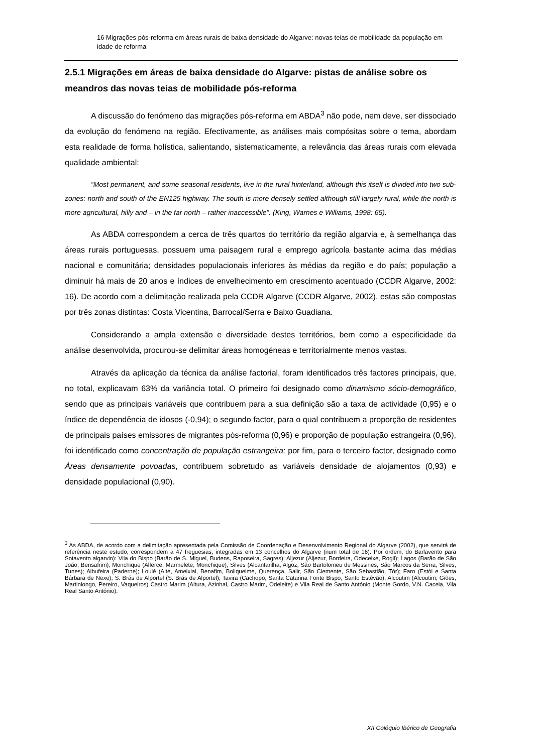16 Migrações pós-reforma em áreas rurais de baixa densidade do Algarve: novas teias de mobilidade da população em idade de reforma
2.5.1 Migrações em áreas de baixa densidade do Algarve: pistas de análise sobre os meandros das novas teias de mobilidade pós-reforma
A discussão do fenómeno das migrações pós-reforma em ABDA<sup>3</sup> não pode, nem deve, ser dissociado da evolução do fenómeno na região. Efectivamente, as análises mais compósitas sobre o tema, abordam esta realidade de forma holística, salientando, sistematicamente, a relevância das áreas rurais com elevada qualidade ambiental:
“Most permanent, and some seasonal residents, live in the rural hinterland, although this itself is divided into two sub-zones: north and south of the EN125 highway. The south is more densely settled although still largely rural, while the north is more agricultural, hilly and – in the far north – rather inaccessible”. (King, Warnes e Williams, 1998: 65).
As ABDA correspondem a cerca de três quartos do território da região algarvia e, à semelhança das áreas rurais portuguesas, possuem uma paisagem rural e emprego agrícola bastante acima das médias nacional e comunitária; densidades populacionais inferiores às médias da região e do país; população a diminuir há mais de 20 anos e índices de envelhecimento em crescimento acentuado (CCDR Algarve, 2002: 16). De acordo com a delimitação realizada pela CCDR Algarve (CCDR Algarve, 2002), estas são compostas por três zonas distintas: Costa Vicentina, Barrocal/Serra e Baixo Guadiana.
Considerando a ampla extensão e diversidade destes territórios, bem como a especificidade da análise desenvolvida, procurou-se delimitar áreas homogéneas e territorialmente menos vastas.
Através da aplicação da técnica da análise factorial, foram identificados três factores principais, que, no total, explicavam 63% da variância total. O primeiro foi designado como dinamismo sócio-demográfico, sendo que as principais variáveis que contribuem para a sua definição são a taxa de actividade (0,95) e o índice de dependência de idosos (-0,94); o segundo factor, para o qual contribuem a proporção de residentes de principais países emissores de migrantes pós-reforma (0,96) e proporção de população estrangeira (0,96), foi identificado como concentração de população estrangeira; por fim, para o terceiro factor, designado como Áreas densamente povoadas, contribuem sobretudo as variáveis densidade de alojamentos (0,93) e densidade populacional (0,90).
<sup>3</sup> As ABDA, de acordo com a delimitação apresentada pela Comissão de Coordenação e Desenvolvimento Regional do Algarve (2002), que servirá de referência neste estudo, correspondem a 47 freguesias, integradas em 13 concelhos do Algarve (num total de 16). Por ordem, do Barlavento para Sotavento algarvio): Vila do Bispo (Barão de S. Miguel, Budens, Raposeira, Sagres); Aljezur (Aljezur, Bordeira, Odeceixe, Rogil); Lagos (Barão de São João, Bensafrim); Monchique (Alferce, Marmelete, Monchique); Silves (Alcantarilha, Algoz, São Bartolomeu de Messines, São Marcos da Serra, Silves, Tunes); Albufeira (Paderne); Loulé (Alte, Ameixial, Benafim, Boliqueime, Querença, Salir, São Clemente, São Sebastião, Tôr); Faro (Estói e Santa Bárbara de Nexe); S. Brás de Alportel (S. Brás de Alportel); Tavira (Cachopo, Santa Catarina Fonte Bispo, Santo Estêvão); Alcoutim (Alcoutim, Giões, Martinlongo, Pereiro, Vaqueiros) Castro Marim (Altura, Azinhal, Castro Marim, Odeleite) e Vila Real de Santo António (Monte Gordo, V.N. Cacela, Vila Real Santo António).
XII Colóquio Ibérico de Geografia